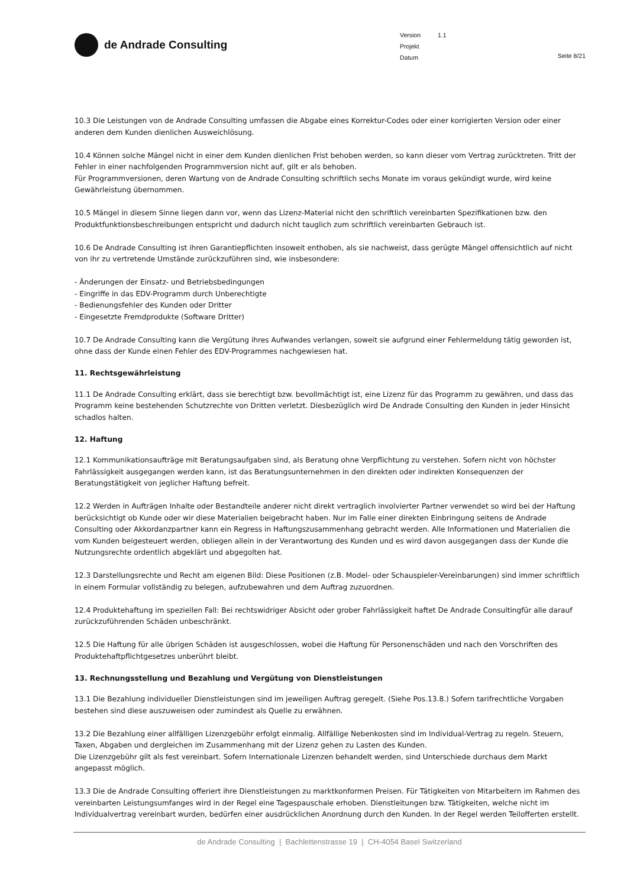de Andrade Consulting
Version 1.1
Projekt
Datum
Seite 8/21
10.3 Die Leistungen von de Andrade Consulting umfassen die Abgabe eines Korrektur-Codes oder einer korrigierten Version oder einer anderen dem Kunden dienlichen Ausweichlösung.
10.4 Können solche Mängel nicht in einer dem Kunden dienlichen Frist behoben werden, so kann dieser vom Vertrag zurücktreten. Tritt der Fehler in einer nachfolgenden Programmversion nicht auf, gilt er als behoben.
Für Programmversionen, deren Wartung von de Andrade Consulting schriftlich sechs Monate im voraus gekündigt wurde, wird keine Gewährleistung übernommen.
10.5 Mängel in diesem Sinne liegen dann vor, wenn das Lizenz-Material nicht den schriftlich vereinbarten Spezifikationen bzw. den Produktfunktionsbeschreibungen entspricht und dadurch nicht tauglich zum schriftlich vereinbarten Gebrauch ist.
10.6 De Andrade Consulting ist ihren Garantiepflichten insoweit enthoben, als sie nachweist, dass gerügte Mängel offensichtlich auf nicht von ihr zu vertretende Umstände zurückzuführen sind, wie insbesondere:
- Änderungen der Einsatz- und Betriebsbedingungen
- Eingriffe in das EDV-Programm durch Unberechtigte
- Bedienungsfehler des Kunden oder Dritter
- Eingesetzte Fremdprodukte (Software Dritter)
10.7 De Andrade Consulting kann die Vergütung ihres Aufwandes verlangen, soweit sie aufgrund einer Fehlermeldung tätig geworden ist, ohne dass der Kunde einen Fehler des EDV-Programmes nachgewiesen hat.
11. Rechtsgewährleistung
11.1 De Andrade Consulting erklärt, dass sie berechtigt bzw. bevollmächtigt ist, eine Lizenz für das Programm zu gewähren, und dass das Programm keine bestehenden Schutzrechte von Dritten verletzt. Diesbezüglich wird De Andrade Consulting den Kunden in jeder Hinsicht schadlos halten.
12. Haftung
12.1 Kommunikationsaufträge mit Beratungsaufgaben sind, als Beratung ohne Verpflichtung zu verstehen. Sofern nicht von höchster Fahrlässigkeit ausgegangen werden kann, ist das Beratungsunternehmen in den direkten oder indirekten Konsequenzen der Beratungstätigkeit von jeglicher Haftung befreit.
12.2 Werden in Aufträgen Inhalte oder Bestandteile anderer nicht direkt vertraglich involvierter Partner verwendet so wird bei der Haftung berücksichtigt ob Kunde oder wir diese Materialien beigebracht haben. Nur im Falle einer direkten Einbringung seitens de Andrade Consulting oder Akkordanzpartner kann ein Regress in Haftungszusammenhang gebracht werden. Alle Informationen und Materialien die vom Kunden beigesteuert werden, obliegen allein in der Verantwortung des Kunden und es wird davon ausgegangen dass der Kunde die Nutzungsrechte ordentlich abgeklärt und abgegolten hat.
12.3 Darstellungsrechte und Recht am eigenen Bild: Diese Positionen (z.B. Model- oder Schauspieler-Vereinbarungen) sind immer schriftlich in einem Formular vollständig zu belegen, aufzubewahren und dem Auftrag zuzuordnen.
12.4 Produktehaftung im speziellen Fall: Bei rechtswidriger Absicht oder grober Fahrlässigkeit haftet De Andrade Consultingfür alle darauf zurückzuführenden Schäden unbeschränkt.
12.5 Die Haftung für alle übrigen Schäden ist ausgeschlossen, wobei die Haftung für Personenschäden und nach den Vorschriften des Produktehaftpflichtgesetzes unberührt bleibt.
13. Rechnungsstellung und Bezahlung und Vergütung von Dienstleistungen
13.1 Die Bezahlung individueller Dienstleistungen sind im jeweiligen Auftrag geregelt. (Siehe Pos.13.8.) Sofern tarifrechtliche Vorgaben bestehen sind diese auszuweisen oder zumindest als Quelle zu erwähnen.
13.2 Die Bezahlung einer allfälligen Lizenzgebühr erfolgt einmalig. Allfällige Nebenkosten sind im Individual-Vertrag zu regeln. Steuern, Taxen, Abgaben und dergleichen im Zusammenhang mit der Lizenz gehen zu Lasten des Kunden.
Die Lizenzgebühr gilt als fest vereinbart. Sofern Internationale Lizenzen behandelt werden, sind Unterschiede durchaus dem Markt angepasst möglich.
13.3 Die de Andrade Consulting offeriert ihre Dienstleistungen zu marktkonformen Preisen. Für Tätigkeiten von Mitarbeitern im Rahmen des vereinbarten Leistungsumfanges wird in der Regel eine Tagespauschale erhoben. Dienstleitungen bzw. Tätigkeiten, welche nicht im Individualvertrag vereinbart wurden, bedürfen einer ausdrücklichen Anordnung durch den Kunden. In der Regel werden Teilofferten erstellt.
de Andrade Consulting | Bachlettenstrasse 19 | CH-4054 Basel Switzerland